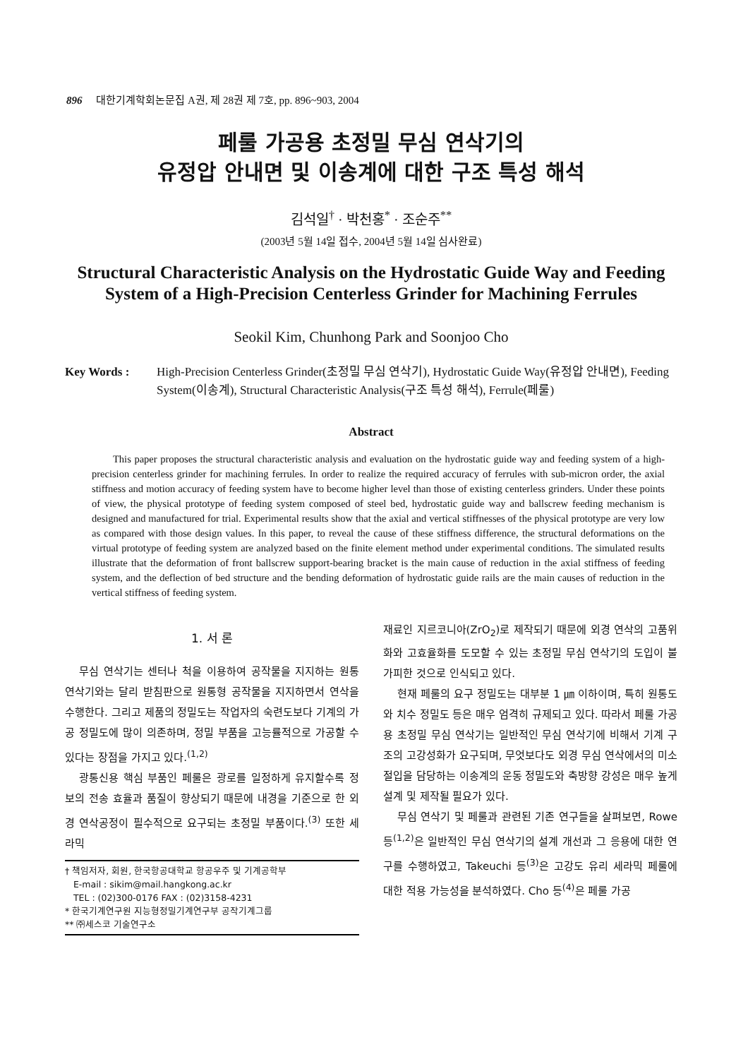896 대한기계학회논문집 A권, 제 28권 제 7호, pp. 896~903, 2004
페룰 가공용 초정밀 무심 연삭기의
유정압 안내면 및 이송계에 대한 구조 특성 해석
김석일<sup>†</sup> · 박천홍<sup>*</sup> · 조순주<sup>**</sup>
(2003년 5월 14일 접수, 2004년 5월 14일 심사완료)
Structural Characteristic Analysis on the Hydrostatic Guide Way and Feeding System of a High-Precision Centerless Grinder for Machining Ferrules
Seokil Kim, Chunhong Park and Soonjoo Cho
Key Words : High-Precision Centerless Grinder(초정밀 무심 연삭기), Hydrostatic Guide Way(유정압 안내면), Feeding System(이송계), Structural Characteristic Analysis(구조 특성 해석), Ferrule(페룰)
Abstract
This paper proposes the structural characteristic analysis and evaluation on the hydrostatic guide way and feeding system of a high-precision centerless grinder for machining ferrules. In order to realize the required accuracy of ferrules with sub-micron order, the axial stiffness and motion accuracy of feeding system have to become higher level than those of existing centerless grinders. Under these points of view, the physical prototype of feeding system composed of steel bed, hydrostatic guide way and ballscrew feeding mechanism is designed and manufactured for trial. Experimental results show that the axial and vertical stiffnesses of the physical prototype are very low as compared with those design values. In this paper, to reveal the cause of these stiffness difference, the structural deformations on the virtual prototype of feeding system are analyzed based on the finite element method under experimental conditions. The simulated results illustrate that the deformation of front ballscrew support-bearing bracket is the main cause of reduction in the axial stiffness of feeding system, and the deflection of bed structure and the bending deformation of hydrostatic guide rails are the main causes of reduction in the vertical stiffness of feeding system.
1. 서 론
무심 연삭기는 센터나 척을 이용하여 공작물을 지지하는 원통 연삭기와는 달리 받침판으로 원통형 공작물을 지지하면서 연삭을 수행한다. 그리고 제품의 정밀도는 작업자의 숙련도보다 기계의 가공 정밀도에 많이 의존하며, 정밀 부품을 고능률적으로 가공할 수 있다는 장점을 가지고 있다.<sup>(1,2)</sup>
광통신용 핵심 부품인 페룰은 광로를 일정하게 유지할수록 정보의 전송 효율과 품질이 향상되기 때문에 내경을 기준으로 한 외경 연삭공정이 필수적으로 요구되는 초정밀 부품이다.<sup>(3)</sup> 또한 세라믹
† 책임저자, 회원, 한국항공대학교 항공우주 및 기계공학부
E-mail : sikim@mail.hangkong.ac.kr
TEL : (02)300-0176 FAX : (02)3158-4231
* 한국기계연구원 지능형정밀기계연구부 공작기계그룹
** ㈜세스코 기술연구소
재료인 지르코니아(ZrO<sub>2</sub>)로 제작되기 때문에 외경 연삭의 고품위화와 고효율화를 도모할 수 있는 초정밀 무심 연삭기의 도입이 불가피한 것으로 인식되고 있다.
현재 페룰의 요구 정밀도는 대부분 1 ㎛ 이하이며, 특히 원통도와 치수 정밀도 등은 매우 엄격히 규제되고 있다. 따라서 페룰 가공용 초정밀 무심 연삭기는 일반적인 무심 연삭기에 비해서 기계 구조의 고강성화가 요구되며, 무엇보다도 외경 무심 연삭에서의 미소 절입을 담당하는 이송계의 운동 정밀도와 축방향 강성은 매우 높게 설계 및 제작될 필요가 있다.
무심 연삭기 및 페룰과 관련된 기존 연구들을 살펴보면, Rowe 등<sup>(1,2)</sup>은 일반적인 무심 연삭기의 설계 개선과 그 응용에 대한 연구를 수행하였고, Takeuchi 등<sup>(3)</sup>은 고강도 유리 세라믹 페룰에 대한 적용 가능성을 분석하였다. Cho 등<sup>(4)</sup>은 페룰 가공